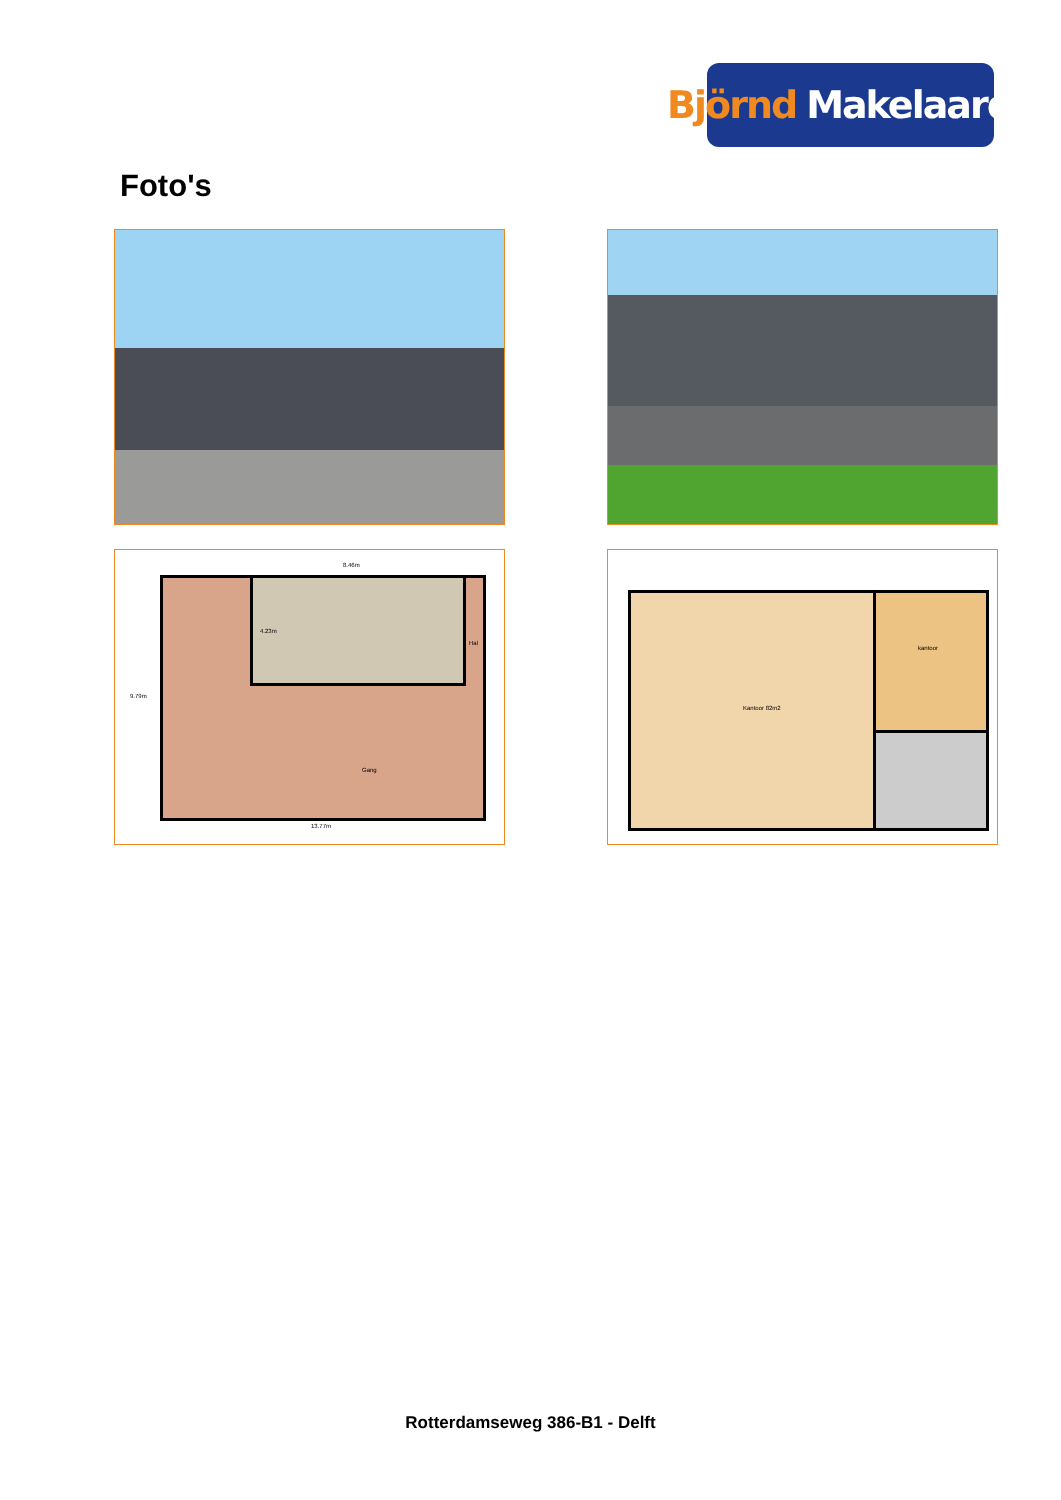Björnd Makelaardij
Foto's
8.46m
4.23m
Hal
9.79m
Gang
13.77m
kantoor
Kantoor 82m2
Rotterdamseweg 386-B1 - Delft